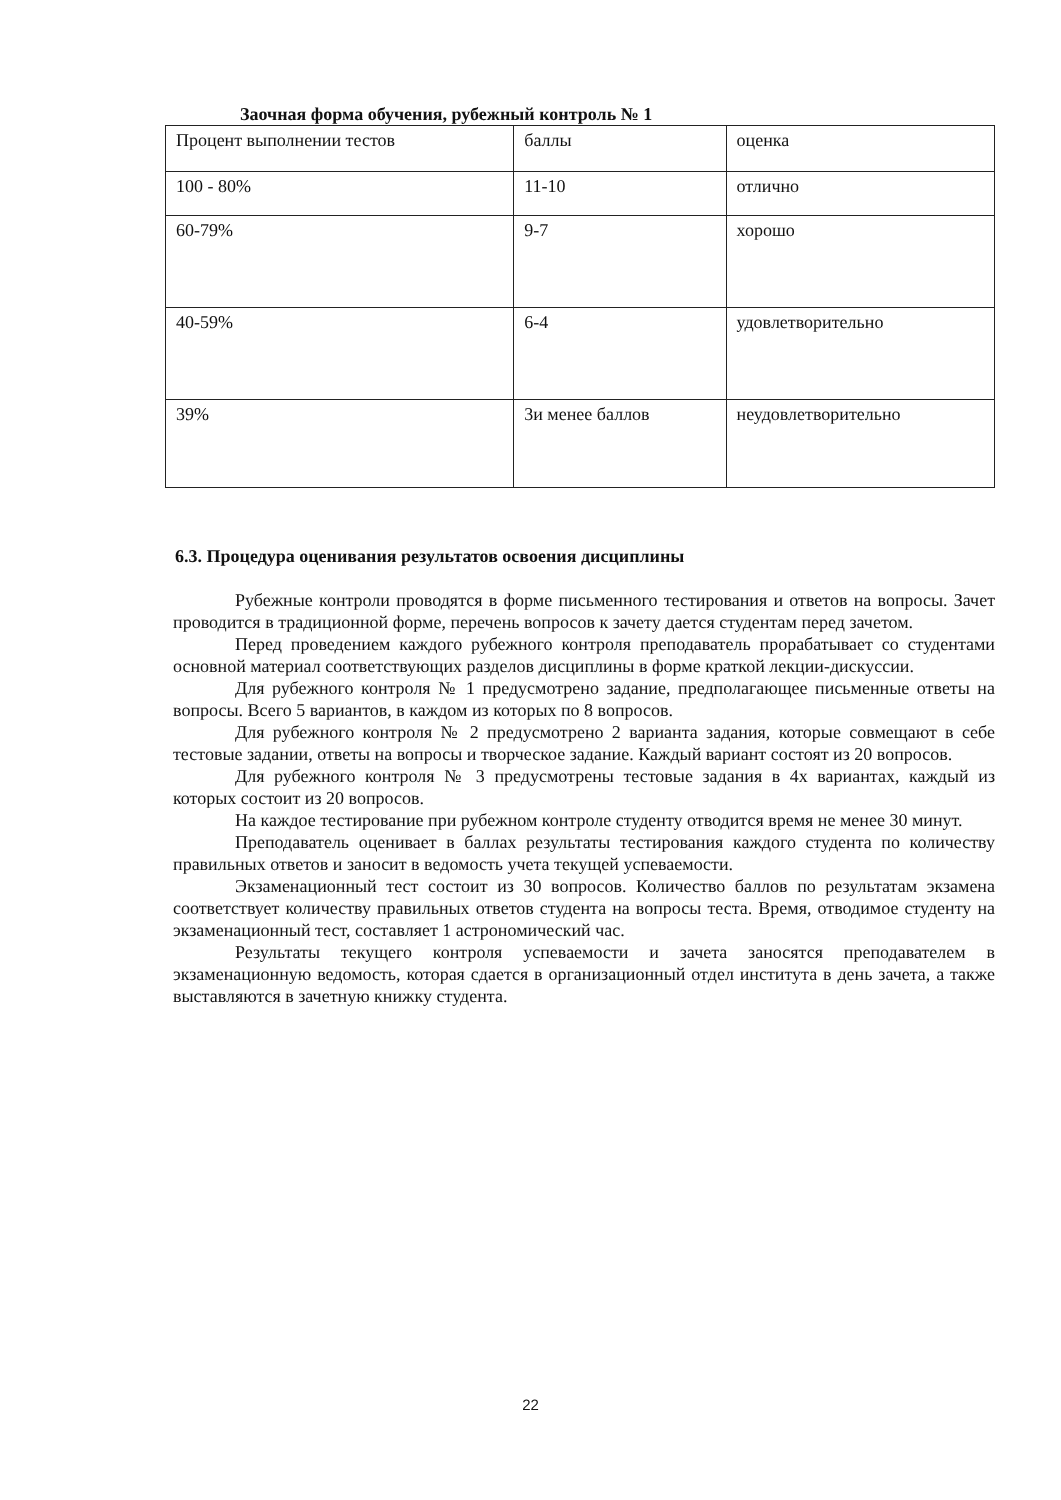Заочная форма обучения, рубежный контроль № 1
| Процент выполнении тестов | баллы | оценка |
| 100 - 80% | 11-10 | отлично |
| 60-79% | 9-7 | хорошо |
| 40-59% | 6-4 | удовлетворительно |
| 39% | 3и менее баллов | неудовлетворительно |
6.3. Процедура оценивания результатов освоения дисциплины
Рубежные контроли проводятся в форме письменного тестирования и ответов на вопросы. Зачет проводится в традиционной форме, перечень вопросов к зачету дается студентам перед зачетом.
Перед проведением каждого рубежного контроля преподаватель прорабатывает со студентами основной материал соответствующих разделов дисциплины в форме краткой лекции-дискуссии.
Для рубежного контроля № 1 предусмотрено задание, предполагающее письменные ответы на вопросы. Всего 5 вариантов, в каждом из которых по 8 вопросов.
Для рубежного контроля № 2 предусмотрено 2 варианта задания, которые совмещают в себе тестовые задании, ответы на вопросы и творческое задание. Каждый вариант состоят из 20 вопросов.
Для рубежного контроля № 3 предусмотрены тестовые задания в 4х вариантах, каждый из которых состоит из 20 вопросов.
На каждое тестирование при рубежном контроле студенту отводится время не менее 30 минут.
Преподаватель оценивает в баллах результаты тестирования каждого студента по количеству правильных ответов и заносит в ведомость учета текущей успеваемости.
Экзаменационный тест состоит из 30 вопросов. Количество баллов по результатам экзамена соответствует количеству правильных ответов студента на вопросы теста. Время, отводимое студенту на экзаменационный тест, составляет 1 астрономический час.
Результаты текущего контроля успеваемости и зачета заносятся преподавателем в экзаменационную ведомость, которая сдается в организационный отдел института в день зачета, а также выставляются в зачетную книжку студента.
22